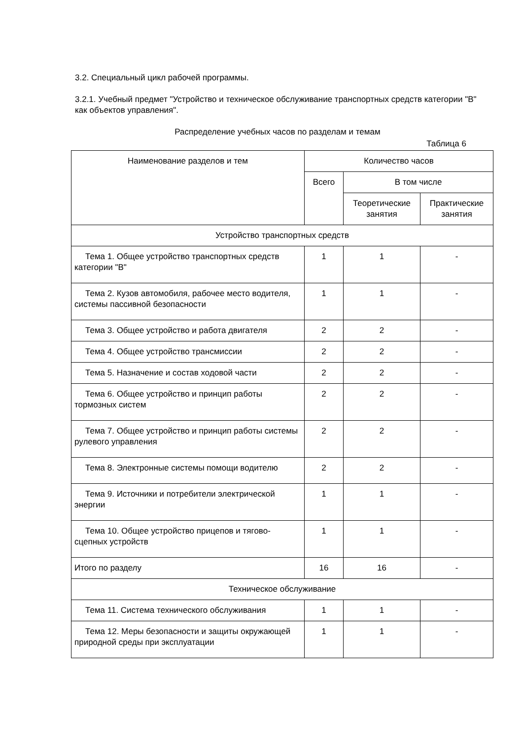3.2. Специальный цикл рабочей программы.
3.2.1. Учебный предмет "Устройство и техническое обслуживание транспортных средств категории "B" как объектов управления".
Распределение учебных часов по разделам и темам
Таблица 6
| Наименование разделов и тем | Количество часов | | |
| --- | --- | --- | --- |
| | Всего | В том числе | |
| | | Теоретические занятия | Практические занятия |
| Устройство транспортных средств | | | |
| Тема 1. Общее устройство транспортных средств категории "B" | 1 | 1 | - |
| Тема 2. Кузов автомобиля, рабочее место водителя, системы пассивной безопасности | 1 | 1 | - |
| Тема 3. Общее устройство и работа двигателя | 2 | 2 | - |
| Тема 4. Общее устройство трансмиссии | 2 | 2 | - |
| Тема 5. Назначение и состав ходовой части | 2 | 2 | - |
| Тема 6. Общее устройство и принцип работы тормозных систем | 2 | 2 | - |
| Тема 7. Общее устройство и принцип работы системы рулевого управления | 2 | 2 | - |
| Тема 8. Электронные системы помощи водителю | 2 | 2 | - |
| Тема 9. Источники и потребители электрической энергии | 1 | 1 | - |
| Тема 10. Общее устройство прицепов и тягово-сцепных устройств | 1 | 1 | - |
| Итого по разделу | 16 | 16 | - |
| Техническое обслуживание | | | |
| Тема 11. Система технического обслуживания | 1 | 1 | - |
| Тема 12. Меры безопасности и защиты окружающей природной среды при эксплуатации | 1 | 1 | - |